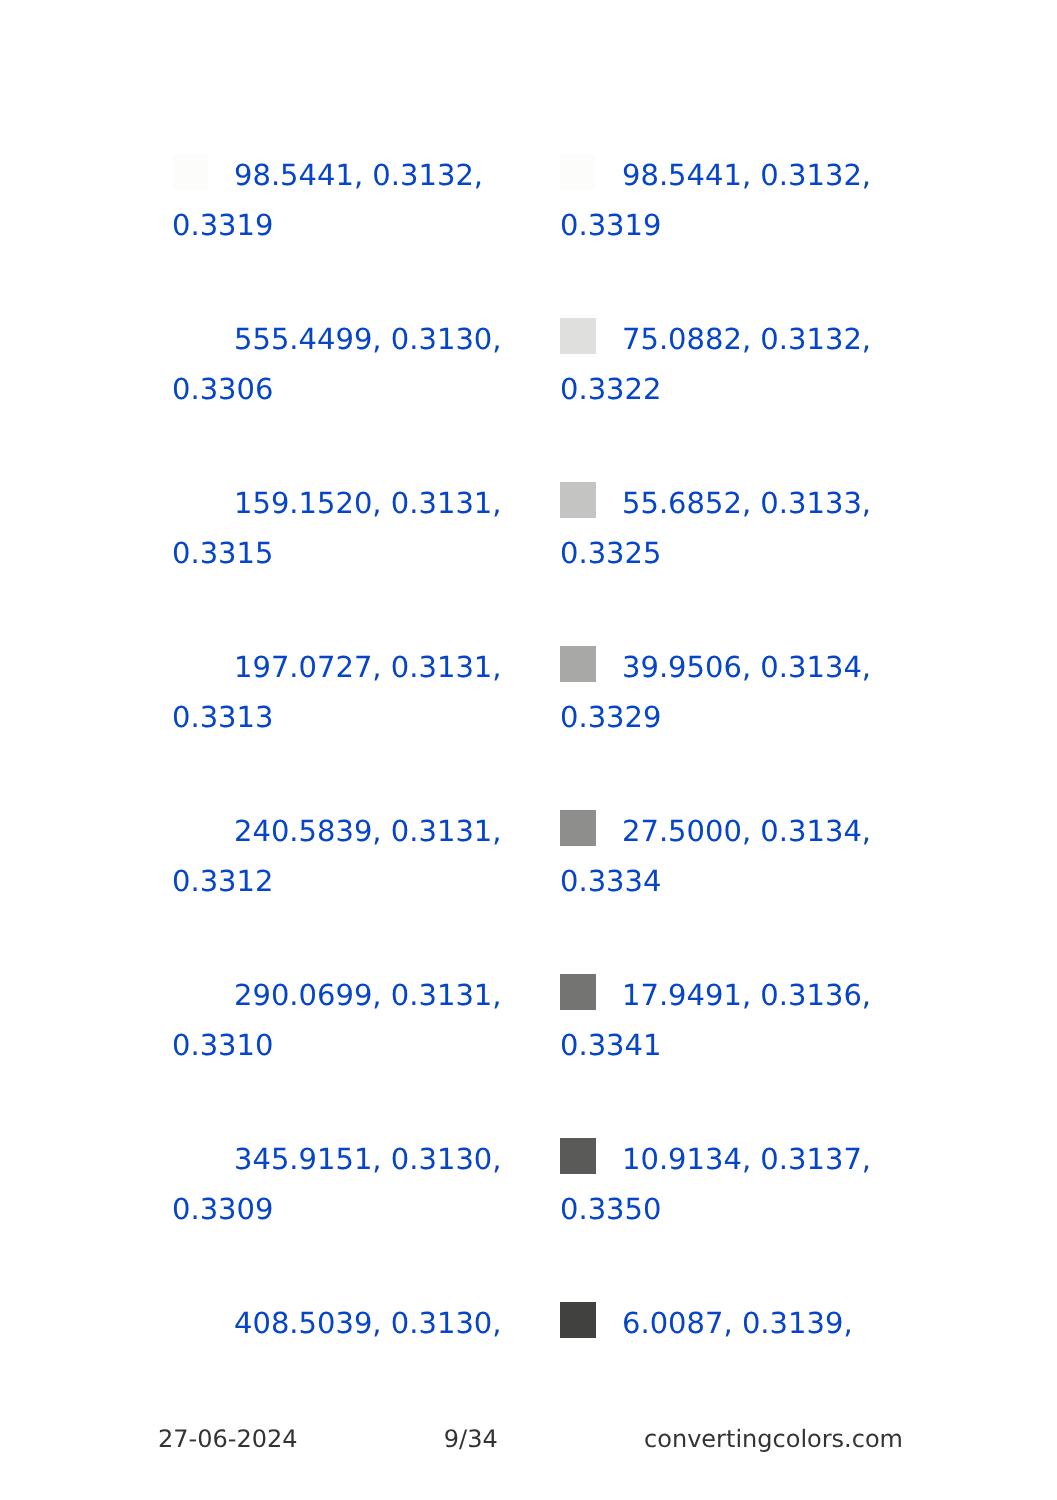98.5441, 0.3132, 0.3319
98.5441, 0.3132, 0.3319
555.4499, 0.3130, 0.3306
75.0882, 0.3132, 0.3322
159.1520, 0.3131, 0.3315
55.6852, 0.3133, 0.3325
197.0727, 0.3131, 0.3313
39.9506, 0.3134, 0.3329
240.5839, 0.3131, 0.3312
27.5000, 0.3134, 0.3334
290.0699, 0.3131, 0.3310
17.9491, 0.3136, 0.3341
345.9151, 0.3130, 0.3309
10.9134, 0.3137, 0.3350
408.5039, 0.3130,
6.0087, 0.3139,
27-06-2024 9/34 convertingcolors.com